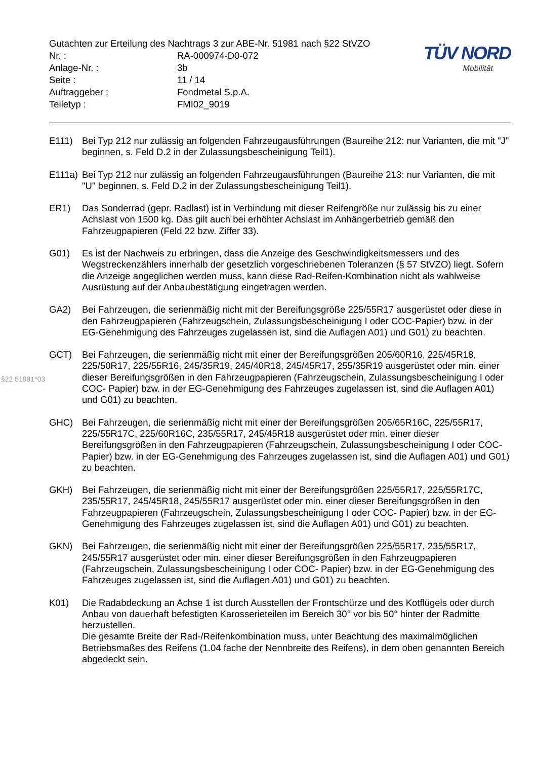Gutachten zur Erteilung des Nachtrags 3 zur ABE-Nr. 51981 nach §22 StVZO
| Nr. : | RA-000974-D0-072 |
| Anlage-Nr. : | 3b |
| Seite : | 11 / 14 |
| Auftraggeber : | Fondmetal S.p.A. |
| Teiletyp : | FMI02_9019 |
TÜV NORD
Mobilität
E111) Bei Typ 212 nur zulässig an folgenden Fahrzeugausführungen (Baureihe 212: nur Varianten, die mit "J" beginnen, s. Feld D.2 in der Zulassungsbescheinigung Teil1).
E111a)
Bei Typ 212 nur zulässig an folgenden Fahrzeugausführungen (Baureihe 213: nur Varianten, die mit "U" beginnen, s. Feld D.2 in der Zulassungsbescheinigung Teil1).
ER1) Das Sonderrad (gepr. Radlast) ist in Verbindung mit dieser Reifengröße nur zulässig bis zu einer Achslast von 1500 kg. Das gilt auch bei erhöhter Achslast im Anhängerbetrieb gemäß den Fahrzeugpapieren (Feld 22 bzw. Ziffer 33).
G01) Es ist der Nachweis zu erbringen, dass die Anzeige des Geschwindigkeitsmessers und des Wegstreckenzählers innerhalb der gesetzlich vorgeschriebenen Toleranzen (§ 57 StVZO) liegt. Sofern die Anzeige angeglichen werden muss, kann diese Rad-Reifen-Kombination nicht als wahlweise Ausrüstung auf der Anbaubestätigung eingetragen werden.
GA2) Bei Fahrzeugen, die serienmäßig nicht mit der Bereifungsgröße 225/55R17 ausgerüstet oder diese in den Fahrzeugpapieren (Fahrzeugschein, Zulassungsbescheinigung I oder COC-Papier) bzw. in der EG-Genehmigung des Fahrzeuges zugelassen ist, sind die Auflagen A01) und G01) zu beachten.
GCT) Bei Fahrzeugen, die serienmäßig nicht mit einer der Bereifungsgrößen 205/60R16, 225/45R18, 225/50R17, 225/55R16, 245/35R19, 245/40R18, 245/45R17, 255/35R19 ausgerüstet oder min. einer dieser Bereifungsgrößen in den Fahrzeugpapieren (Fahrzeugschein, Zulassungsbescheinigung I oder COC- Papier) bzw. in der EG-Genehmigung des Fahrzeuges zugelassen ist, sind die Auflagen A01) und G01) zu beachten.
GHC) Bei Fahrzeugen, die serienmäßig nicht mit einer der Bereifungsgrößen 205/65R16C, 225/55R17, 225/55R17C, 225/60R16C, 235/55R17, 245/45R18 ausgerüstet oder min. einer dieser Bereifungsgrößen in den Fahrzeugpapieren (Fahrzeugschein, Zulassungsbescheinigung I oder COC- Papier) bzw. in der EG-Genehmigung des Fahrzeuges zugelassen ist, sind die Auflagen A01) und G01) zu beachten.
GKH) Bei Fahrzeugen, die serienmäßig nicht mit einer der Bereifungsgrößen 225/55R17, 225/55R17C, 235/55R17, 245/45R18, 245/55R17 ausgerüstet oder min. einer dieser Bereifungsgrößen in den Fahrzeugpapieren (Fahrzeugschein, Zulassungsbescheinigung I oder COC- Papier) bzw. in der EG-Genehmigung des Fahrzeuges zugelassen ist, sind die Auflagen A01) und G01) zu beachten.
GKN) Bei Fahrzeugen, die serienmäßig nicht mit einer der Bereifungsgrößen 225/55R17, 235/55R17, 245/55R17 ausgerüstet oder min. einer dieser Bereifungsgrößen in den Fahrzeugpapieren (Fahrzeugschein, Zulassungsbescheinigung I oder COC- Papier) bzw. in der EG-Genehmigung des Fahrzeuges zugelassen ist, sind die Auflagen A01) und G01) zu beachten.
K01) Die Radabdeckung an Achse 1 ist durch Ausstellen der Frontschürze und des Kotflügels oder durch Anbau von dauerhaft befestigten Karosserieteilen im Bereich 30° vor bis 50° hinter der Radmitte herzustellen.
Die gesamte Breite der Rad-/Reifenkombination muss, unter Beachtung des maximalmöglichen Betriebsmaßes des Reifens (1.04 fache der Nennbreite des Reifens), in dem oben genannten Bereich abgedeckt sein.
§22 51981*03